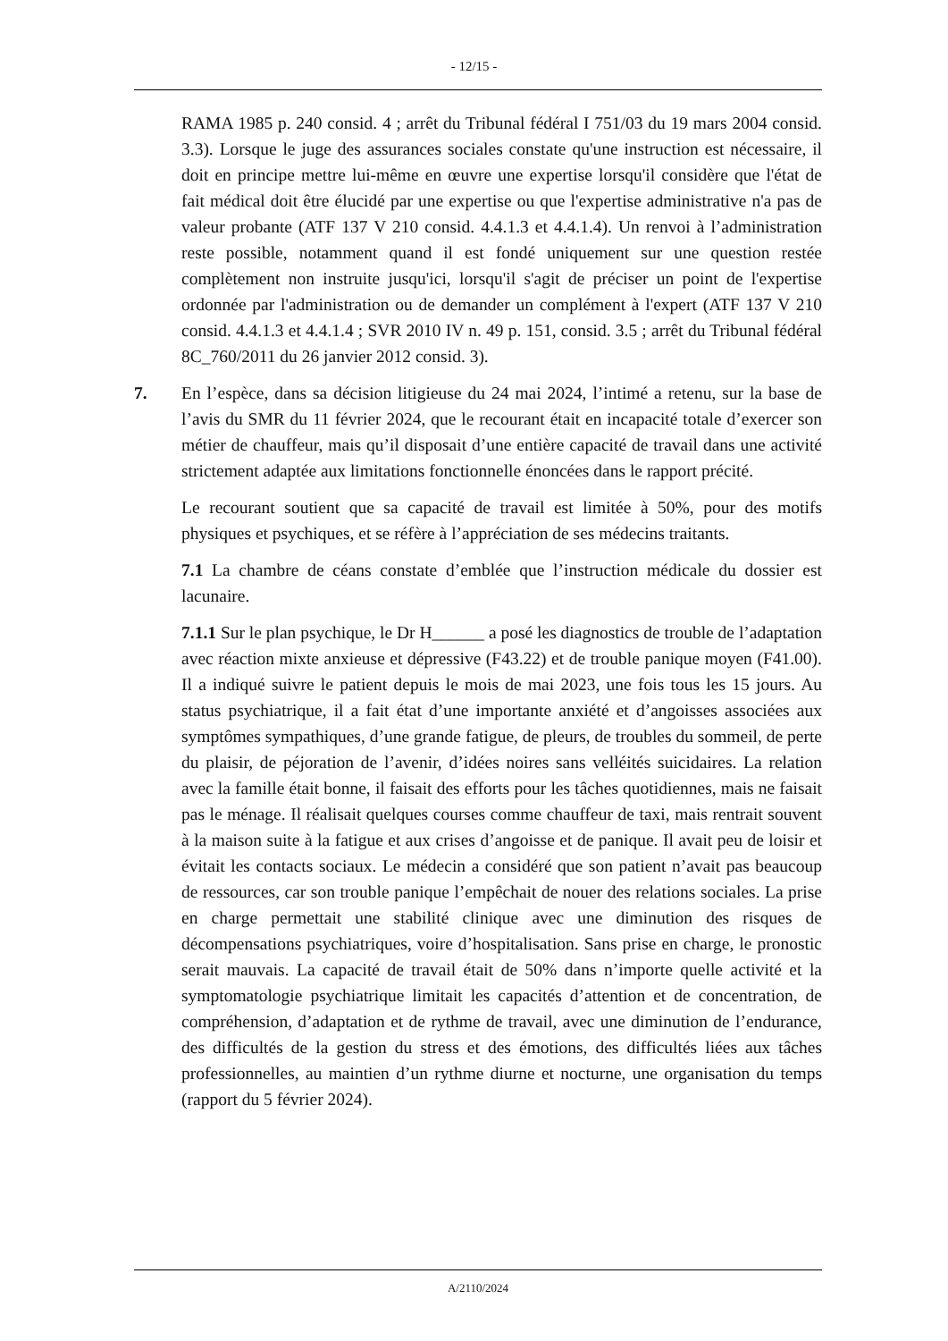- 12/15 -
RAMA 1985 p. 240 consid. 4 ; arrêt du Tribunal fédéral I 751/03 du 19 mars 2004 consid. 3.3). Lorsque le juge des assurances sociales constate qu'une instruction est nécessaire, il doit en principe mettre lui-même en œuvre une expertise lorsqu'il considère que l'état de fait médical doit être élucidé par une expertise ou que l'expertise administrative n'a pas de valeur probante (ATF 137 V 210 consid. 4.4.1.3 et 4.4.1.4). Un renvoi à l’administration reste possible, notamment quand il est fondé uniquement sur une question restée complètement non instruite jusqu'ici, lorsqu'il s'agit de préciser un point de l'expertise ordonnée par l'administration ou de demander un complément à l'expert (ATF 137 V 210 consid. 4.4.1.3 et 4.4.1.4 ; SVR 2010 IV n. 49 p. 151, consid. 3.5 ; arrêt du Tribunal fédéral 8C_760/2011 du 26 janvier 2012 consid. 3).
7. En l’espèce, dans sa décision litigieuse du 24 mai 2024, l’intimé a retenu, sur la base de l’avis du SMR du 11 février 2024, que le recourant était en incapacité totale d’exercer son métier de chauffeur, mais qu’il disposait d’une entière capacité de travail dans une activité strictement adaptée aux limitations fonctionnelle énoncées dans le rapport précité.
Le recourant soutient que sa capacité de travail est limitée à 50%, pour des motifs physiques et psychiques, et se réfère à l’appréciation de ses médecins traitants.
7.1 La chambre de céans constate d’emblée que l’instruction médicale du dossier est lacunaire.
7.1.1 Sur le plan psychique, le Dr H______ a posé les diagnostics de trouble de l’adaptation avec réaction mixte anxieuse et dépressive (F43.22) et de trouble panique moyen (F41.00). Il a indiqué suivre le patient depuis le mois de mai 2023, une fois tous les 15 jours. Au status psychiatrique, il a fait état d’une importante anxiété et d’angoisses associées aux symptômes sympathiques, d’une grande fatigue, de pleurs, de troubles du sommeil, de perte du plaisir, de péjoration de l’avenir, d’idées noires sans velléités suicidaires. La relation avec la famille était bonne, il faisait des efforts pour les tâches quotidiennes, mais ne faisait pas le ménage. Il réalisait quelques courses comme chauffeur de taxi, mais rentrait souvent à la maison suite à la fatigue et aux crises d’angoisse et de panique. Il avait peu de loisir et évitait les contacts sociaux. Le médecin a considéré que son patient n’avait pas beaucoup de ressources, car son trouble panique l’empêchait de nouer des relations sociales. La prise en charge permettait une stabilité clinique avec une diminution des risques de décompensations psychiatriques, voire d’hospitalisation. Sans prise en charge, le pronostic serait mauvais. La capacité de travail était de 50% dans n’importe quelle activité et la symptomatologie psychiatrique limitait les capacités d’attention et de concentration, de compréhension, d’adaptation et de rythme de travail, avec une diminution de l’endurance, des difficultés de la gestion du stress et des émotions, des difficultés liées aux tâches professionnelles, au maintien d’un rythme diurne et nocturne, une organisation du temps (rapport du 5 février 2024).
A/2110/2024